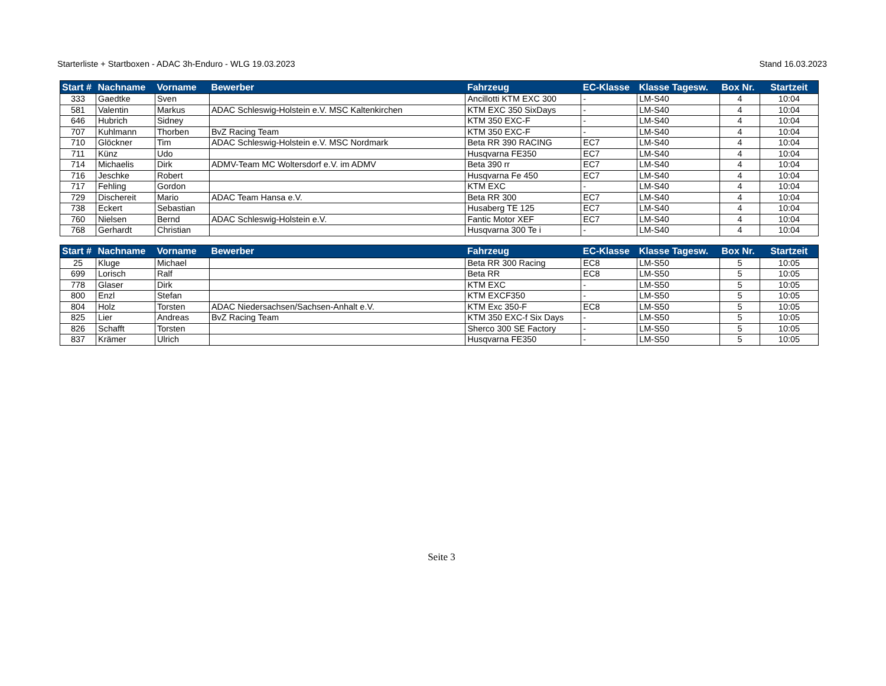Starterliste + Startboxen - ADAC 3h-Enduro - WLG 19.03.2023 Stand 16.03.2023
| Start # | Nachname | Vorname | Bewerber | Fahrzeug | EC-Klasse | Klasse Tagesw. | Box Nr. | Startzeit |
| --- | --- | --- | --- | --- | --- | --- | --- | --- |
| 333 | Gaedtke | Sven | | Ancillotti KTM EXC 300 | - | LM-S40 | 4 | 10:04 |
| 581 | Valentin | Markus | ADAC Schleswig-Holstein e.V. MSC Kaltenkirchen | KTM EXC 350 SixDays | - | LM-S40 | 4 | 10:04 |
| 646 | Hubrich | Sidney | | KTM 350 EXC-F | - | LM-S40 | 4 | 10:04 |
| 707 | Kuhlmann | Thorben | BvZ Racing Team | KTM 350 EXC-F | - | LM-S40 | 4 | 10:04 |
| 710 | Glöckner | Tim | ADAC Schleswig-Holstein e.V. MSC Nordmark | Beta RR 390 RACING | EC7 | LM-S40 | 4 | 10:04 |
| 711 | Künz | Udo | | Husqvarna FE350 | EC7 | LM-S40 | 4 | 10:04 |
| 714 | Michaelis | Dirk | ADMV-Team MC Woltersdorf e.V. im ADMV | Beta 390 rr | EC7 | LM-S40 | 4 | 10:04 |
| 716 | Jeschke | Robert | | Husqvarna Fe 450 | EC7 | LM-S40 | 4 | 10:04 |
| 717 | Fehling | Gordon | | KTM EXC | - | LM-S40 | 4 | 10:04 |
| 729 | Dischereit | Mario | ADAC Team Hansa e.V. | Beta RR 300 | EC7 | LM-S40 | 4 | 10:04 |
| 738 | Eckert | Sebastian | | Husaberg TE 125 | EC7 | LM-S40 | 4 | 10:04 |
| 760 | Nielsen | Bernd | ADAC Schleswig-Holstein e.V. | Fantic Motor XEF | EC7 | LM-S40 | 4 | 10:04 |
| 768 | Gerhardt | Christian | | Husqvarna 300 Te i | - | LM-S40 | 4 | 10:04 |
| Start # | Nachname | Vorname | Bewerber | Fahrzeug | EC-Klasse | Klasse Tagesw. | Box Nr. | Startzeit |
| --- | --- | --- | --- | --- | --- | --- | --- | --- |
| 25 | Kluge | Michael | | Beta RR 300 Racing | EC8 | LM-S50 | 5 | 10:05 |
| 699 | Lorisch | Ralf | | Beta RR | EC8 | LM-S50 | 5 | 10:05 |
| 778 | Glaser | Dirk | | KTM EXC | - | LM-S50 | 5 | 10:05 |
| 800 | Enzl | Stefan | | KTM EXCF350 | - | LM-S50 | 5 | 10:05 |
| 804 | Holz | Torsten | ADAC Niedersachsen/Sachsen-Anhalt e.V. | KTM Exc 350-F | EC8 | LM-S50 | 5 | 10:05 |
| 825 | Lier | Andreas | BvZ Racing Team | KTM 350 EXC-f Six Days | - | LM-S50 | 5 | 10:05 |
| 826 | Schafft | Torsten | | Sherco 300 SE Factory | - | LM-S50 | 5 | 10:05 |
| 837 | Krämer | Ulrich | | Husqvarna FE350 | - | LM-S50 | 5 | 10:05 |
Seite 3